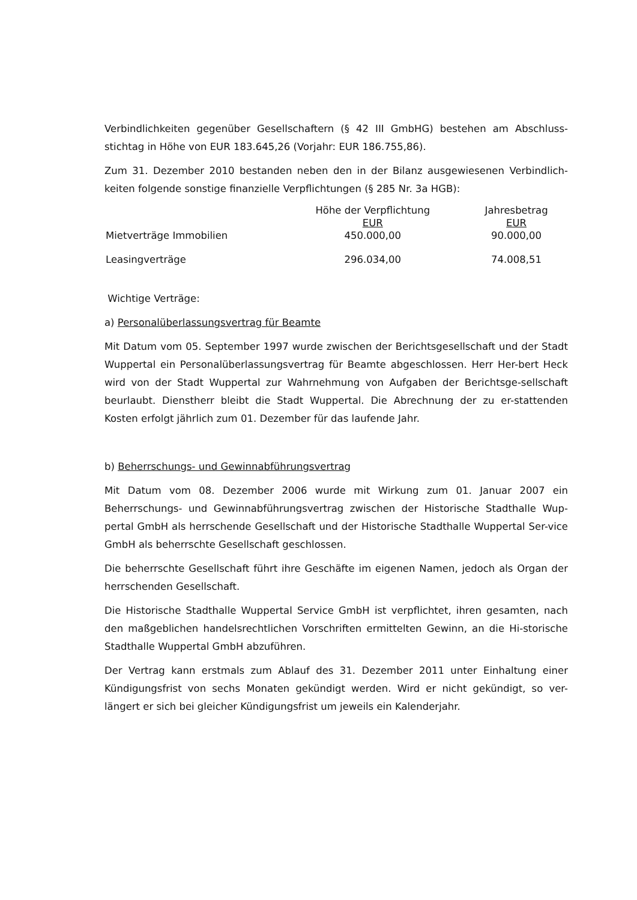Verbindlichkeiten gegenüber Gesellschaftern (§ 42 III GmbHG) bestehen am Abschluss-stichtag in Höhe von EUR 183.645,26 (Vorjahr: EUR 186.755,86).
Zum 31. Dezember 2010 bestanden neben den in der Bilanz ausgewiesenen Verbindlich-keiten folgende sonstige finanzielle Verpflichtungen (§ 285 Nr. 3a HGB):
| | Höhe der Verpflichtung EUR | Jahresbetrag EUR |
| --- | --- | --- |
| Mietverträge Immobilien | 450.000,00 | 90.000,00 |
| Leasingverträge | 296.034,00 | 74.008,51 |
Wichtige Verträge:
a) Personalüberlassungsvertrag für Beamte
Mit Datum vom 05. September 1997 wurde zwischen der Berichtsgesellschaft und der Stadt Wuppertal ein Personalüberlassungsvertrag für Beamte abgeschlossen. Herr Her-bert Heck wird von der Stadt Wuppertal zur Wahrnehmung von Aufgaben der Berichtsge-sellschaft beurlaubt. Dienstherr bleibt die Stadt Wuppertal. Die Abrechnung der zu er-stattenden Kosten erfolgt jährlich zum 01. Dezember für das laufende Jahr.
b) Beherrschungs- und Gewinnabführungsvertrag
Mit Datum vom 08. Dezember 2006 wurde mit Wirkung zum 01. Januar 2007 ein Beherrschungs- und Gewinnabführungsvertrag zwischen der Historische Stadthalle Wup-pertal GmbH als herrschende Gesellschaft und der Historische Stadthalle Wuppertal Ser-vice GmbH als beherrschte Gesellschaft geschlossen.
Die beherrschte Gesellschaft führt ihre Geschäfte im eigenen Namen, jedoch als Organ der herrschenden Gesellschaft.
Die Historische Stadthalle Wuppertal Service GmbH ist verpflichtet, ihren gesamten, nach den maßgeblichen handelsrechtlichen Vorschriften ermittelten Gewinn, an die Hi-storische Stadthalle Wuppertal GmbH abzuführen.
Der Vertrag kann erstmals zum Ablauf des 31. Dezember 2011 unter Einhaltung einer Kündigungsfrist von sechs Monaten gekündigt werden. Wird er nicht gekündigt, so ver-längert er sich bei gleicher Kündigungsfrist um jeweils ein Kalenderjahr.